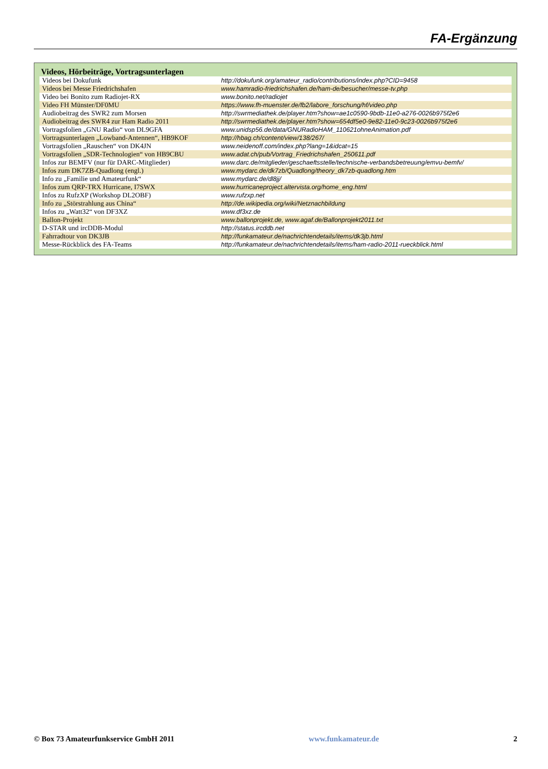FA-Ergänzung
Videos, Hörbeiträge, Vortragsunterlagen
| Videos bei Dokufunk | http://dokufunk.org/amateur_radio/contributions/index.php?CID=9458 |
| Videos bei Messe Friedrichshafen | www.hamradio-friedrichshafen.de/ham-de/besucher/messe-tv.php |
| Video bei Bonito zum Radiojet-RX | www.bonito.net/radiojet |
| Video FH Münster/DF0MU | https://www.fh-muenster.de/fb2/labore_forschung/hf/video.php |
| Audiobeitrag des SWR2 zum Morsen | http://swrmediathek.de/player.htm?show=ae1c0590-9bdb-11e0-a276-0026b975f2e6 |
| Audiobeitrag des SWR4 zur Ham Radio 2011 | http://swrmediathek.de/player.htm?show=654df5e0-9e82-11e0-9c23-0026b975f2e6 |
| Vortragsfolien „GNU Radio“ von DL9GFA | www.unidsp56.de/data/GNURadioHAM_110621ohneAnimation.pdf |
| Vortragsunterlagen „Lowband-Antennen“, HB9KOF | http://hbag.ch/content/view/138/267/ |
| Vortragsfolien „Rauschen“ von DK4JN | www.neidenoff.com/index.php?lang=1&idcat=15 |
| Vortragsfolien „SDR-Technologien“ von HB9CBU | www.adat.ch/pub/Vortrag_Friedrichshafen_250611.pdf |
| Infos zur BEMFV (nur für DARC-Mitglieder) | www.darc.de/mitglieder/geschaeftsstelle/technische-verbandsbetreuung/emvu-bemfv/ |
| Infos zum DK7ZB-Quadlong (engl.) | www.mydarc.de/dk7zb/Quadlong/theory_dk7zb-quadlong.htm |
| Info zu „Familie und Amateurfunk“ | www.mydarc.de/dl8jj/ |
| Infos zum QRP-TRX Hurricane, I7SWX | www.hurricaneproject.altervista.org/home_eng.html |
| Infos zu RufzXP (Workshop DL2OBF) | www.rufzxp.net |
| Info zu „Störstrahlung aus China“ | http://de.wikipedia.org/wiki/Netznachbildung |
| Infos zu „Watt32“ von DF3XZ | www.df3xz.de |
| Ballon-Projekt | www.ballonprojekt.de, www.agaf.de/Ballonprojekt2011.txt |
| D-STAR und ircDDB-Modul | http://status.ircddb.net |
| Fahrradtour von DK3JB | http://funkamateur.de/nachrichtendetails/items/dk3jb.html |
| Messe-Rückblick des FA-Teams | http://funkamateur.de/nachrichtendetails/items/ham-radio-2011-rueckblick.html |
© Box 73 Amateurfunkservice GmbH 2011 www.funkamateur.de 2